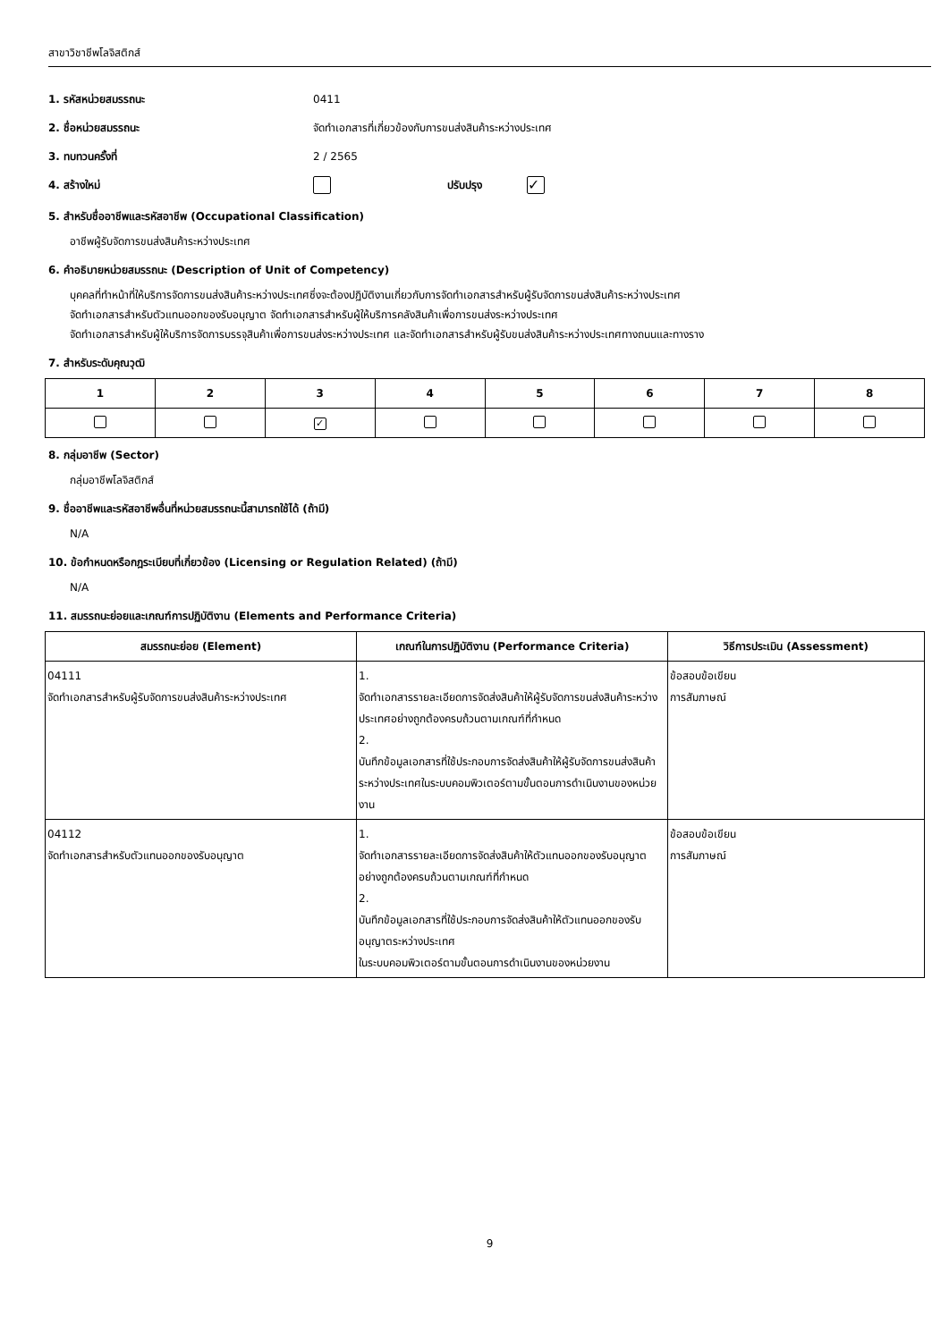สาขาวิชาชีพโลจิสติกส์
1. รหัสหน่วยสมรรถนะ 0411
2. ชื่อหน่วยสมรรถนะ จัดทำเอกสารที่เกี่ยวข้องกับการขนส่งสินค้าระหว่างประเทศ
3. ทบทวนครั้งที่ 2 / 2565
4. สร้างใหม่ ปรับปรุง ✓
5. สำหรับชื่ออาชีพและรหัสอาชีพ (Occupational Classification)
อาชีพผู้รับจัดการขนส่งสินค้าระหว่างประเทศ
6. คำอธิบายหน่วยสมรรถนะ (Description of Unit of Competency)
บุคคลที่ทำหน้าที่ให้บริการจัดการขนส่งสินค้าระหว่างประเทศซึ่งจะต้องปฏิบัติงานเกี่ยวกับการจัดทำเอกสารสำหรับผู้รับจัดการขนส่งสินค้าระหว่างประเทศ
จัดทำเอกสารสำหรับตัวแทนออกของรับอนุญาต จัดทำเอกสารสำหรับผู้ให้บริการคลังสินค้าเพื่อการขนส่งระหว่างประเทศ
จัดทำเอกสารสำหรับผู้ให้บริการจัดการบรรจุสินค้าเพื่อการขนส่งระหว่างประเทศ และจัดทำเอกสารสำหรับผู้รับขนส่งสินค้าระหว่างประเทศทางถนนและทางราง
7. สำหรับระดับคุณวุฒิ
| 1 | 2 | 3 | 4 | 5 | 6 | 7 | 8 |
| --- | --- | --- | --- | --- | --- | --- | --- |
| | | ✓ | | | | | |
8. กลุ่มอาชีพ (Sector)
กลุ่มอาชีพโลจิสติกส์
9. ชื่ออาชีพและรหัสอาชีพอื่นที่หน่วยสมรรถนะนี้สามารถใช้ได้ (ถ้ามี)
N/A
10. ข้อกำหนดหรือกฎระเบียบที่เกี่ยวข้อง (Licensing or Regulation Related) (ถ้ามี)
N/A
11. สมรรถนะย่อยและเกณฑ์การปฏิบัติงาน (Elements and Performance Criteria)
| สมรรถนะย่อย (Element) | เกณฑ์ในการปฏิบัติงาน (Performance Criteria) | วิธีการประเมิน (Assessment) |
| --- | --- | --- |
| 04111 จัดทำเอกสารสำหรับผู้รับจัดการขนส่งสินค้าระหว่างประเทศ | 1. จัดทำเอกสารรายละเอียดการจัดส่งสินค้าให้ผู้รับจัดการขนส่งสินค้าระหว่างประเทศอย่างถูกต้องครบถ้วนตามเกณฑ์ที่กำหนด 2. บันทึกข้อมูลเอกสารที่ใช้ประกอบการจัดส่งสินค้าให้ผู้รับจัดการขนส่งสินค้าระหว่างประเทศในระบบคอมพิวเตอร์ตามขั้นตอนการดำเนินงานของหน่วยงาน | ข้อสอบข้อเขียน การสัมภาษณ์ |
| 04112 จัดทำเอกสารสำหรับตัวแทนออกของรับอนุญาต | 1. จัดทำเอกสารรายละเอียดการจัดส่งสินค้าให้ตัวแทนออกของรับอนุญาตอย่างถูกต้องครบถ้วนตามเกณฑ์ที่กำหนด 2. บันทึกข้อมูลเอกสารที่ใช้ประกอบการจัดส่งสินค้าให้ตัวแทนออกของรับอนุญาตระหว่างประเทศ ในระบบคอมพิวเตอร์ตามขั้นตอนการดำเนินงานของหน่วยงาน | ข้อสอบข้อเขียน การสัมภาษณ์ |
9